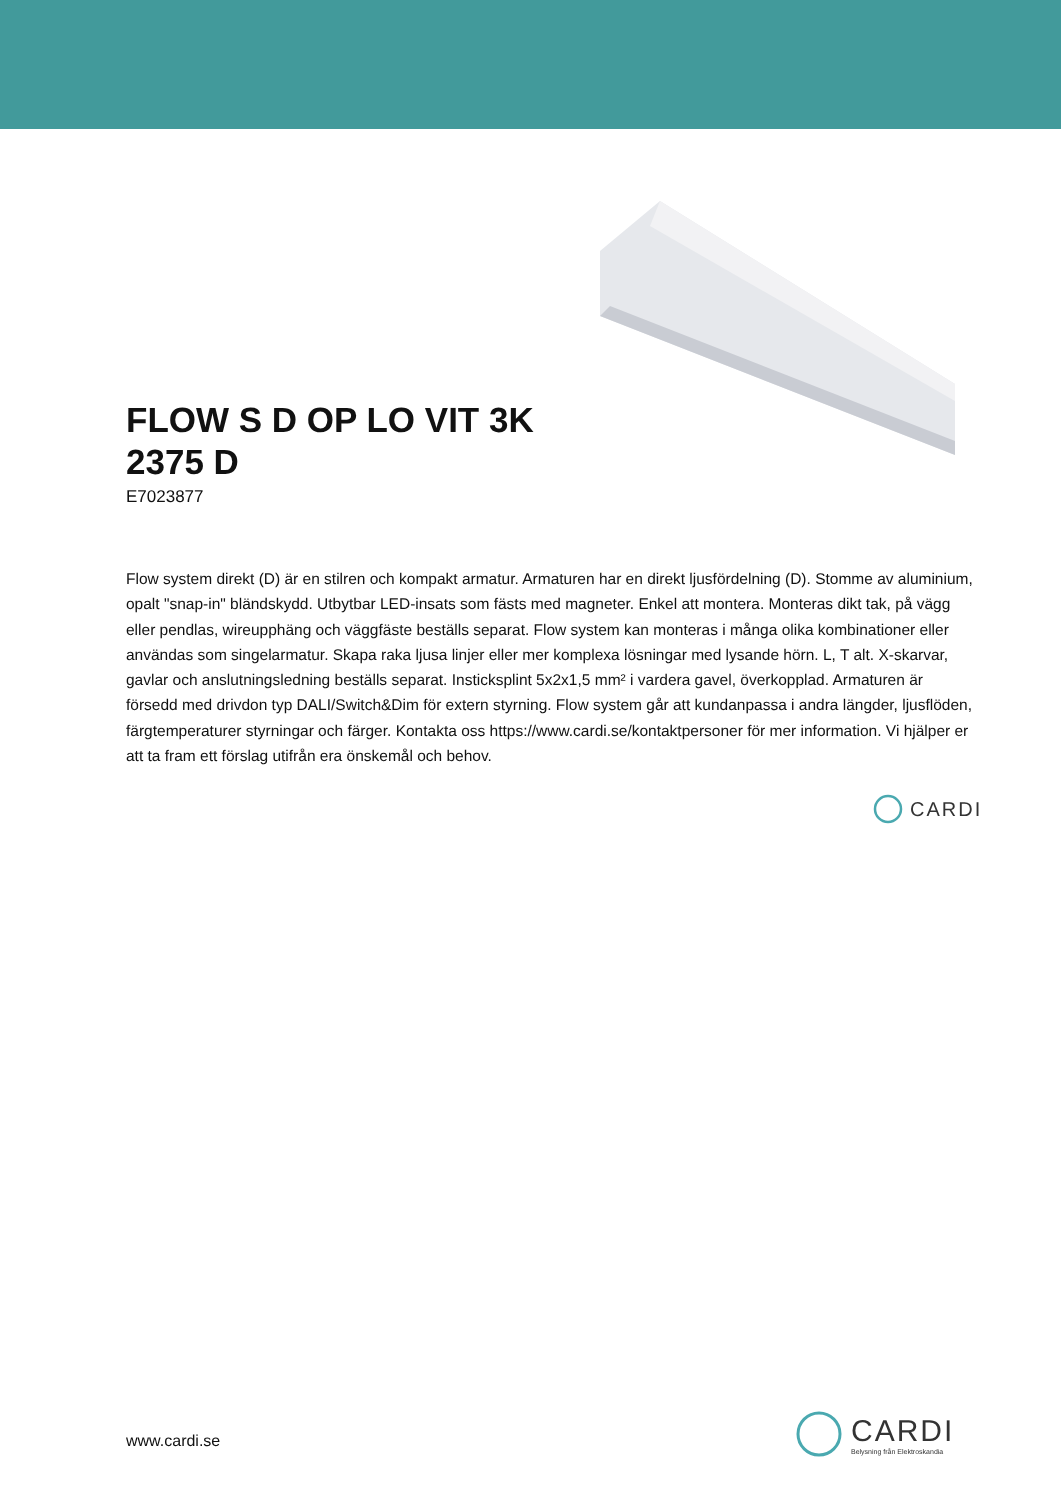FLOW S D OP LO VIT 3K
2375 D
E7023877
Flow system direkt (D) är en stilren och kompakt armatur. Armaturen har en direkt ljusfördelning (D). Stomme av aluminium, opalt "snap-in" bländskydd. Utbytbar LED-insats som fästs med magneter. Enkel att montera. Monteras dikt tak, på vägg eller pendlas, wireupphäng och väggfäste beställs separat. Flow system kan monteras i många olika kombinationer eller användas som singelarmatur. Skapa raka ljusa linjer eller mer komplexa lösningar med lysande hörn. L, T alt. X-skarvar, gavlar och anslutningsledning beställs separat. Instickspl­int 5x2x1,5 mm² i vardera gavel, överkopplad. Armaturen är försedd med drivdon typ DALI/Switch&Dim för extern styrning. Flow system går att kundanpassa i andra längder, ljusflöden, färgtemperaturer styrningar och färger. Kontakta oss https://www.cardi.se/kontaktpersoner för mer information. Vi hjälper er att ta fram ett förslag utifrån era önskemål och behov.
CARDI
www.cardi.se
CARDI
Belysning från Elektroskandia